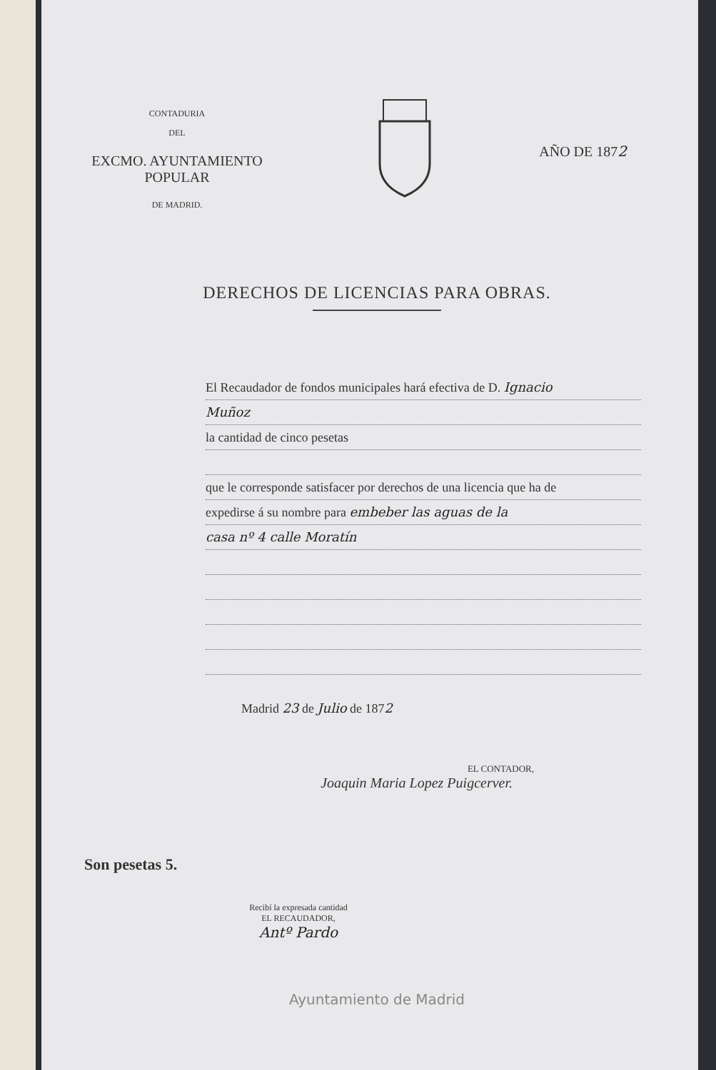CONTADURIA
DEL
EXCMO. AYUNTAMIENTO POPULAR
DE MADRID.
AÑO DE 1872
DERECHOS DE LICENCIAS PARA OBRAS.
El Recaudador de fondos municipales hará efectiva de D. Ignacio
Muñoz
la cantidad de cinco pesetas
que le corresponde satisfacer por derechos de una licencia que ha de
expedirse á su nombre para embeber las aguas de la
casa nº 4 calle Moratín
Madrid 23 de Julio de 1872
EL CONTADOR,
Joaquin Maria Lopez Puigcerver.
Son pesetas 5.
Recibí la expresada cantidad
EL RECAUDADOR,
Antº Pardo
Ayuntamiento de Madrid